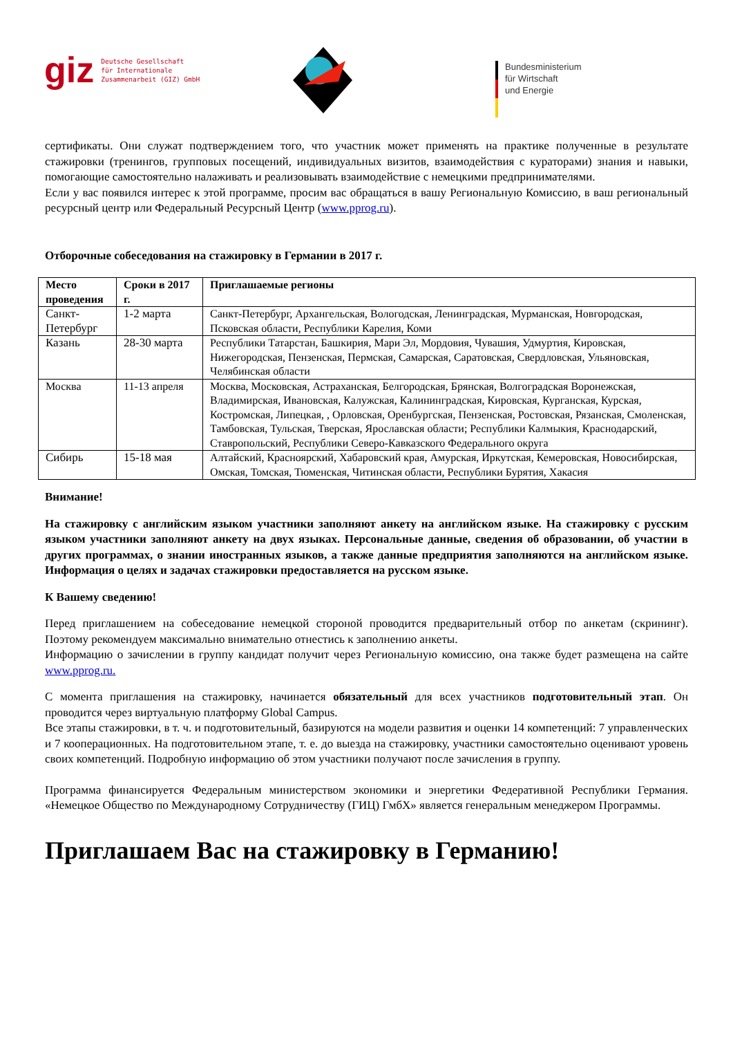giz Deutsche Gesellschaft
für Internationale
Zusammenarbeit (GIZ) GmbH
Bundesministerium
für Wirtschaft
und Energie
сертификаты. Они служат подтверждением того, что участник может применять на практике полученные в результате стажировки (тренингов, групповых посещений, индивидуальных визитов, взаимодействия с кураторами) знания и навыки, помогающие самостоятельно налаживать и реализовывать взаимодействие с немецкими предпринимателями.
Если у вас появился интерес к этой программе, просим вас обращаться в вашу Региональную Комиссию, в ваш региональный ресурсный центр или Федеральный Ресурсный Центр (www.pprog.ru).
Отборочные собеседования на стажировку в Германии в 2017 г.
| Место проведения | Сроки в 2017 г. | Приглашаемые регионы |
| --- | --- | --- |
| Санкт-Петербург | 1-2 марта | Санкт-Петербург, Архангельская, Вологодская, Ленинградская, Мурманская, Новгородская, Псковская области, Республики Карелия, Коми |
| Казань | 28-30 марта | Республики Татарстан, Башкирия, Мари Эл, Мордовия, Чувашия, Удмуртия, Кировская, Нижегородская, Пензенская, Пермская, Самарская, Саратовская, Свердловская, Ульяновская, Челябинская области |
| Москва | 11-13 апреля | Москва, Московская, Астраханская, Белгородская, Брянская, Волгоградская Воронежская, Владимирская, Ивановская, Калужская, Калининградская, Кировская, Курганская, Курская, Костромская, Липецкая, , Орловская, Оренбургская, Пензенская, Ростовская, Рязанская, Смоленская, Тамбовская, Тульская, Тверская, Ярославская области; Республики Калмыкия, Краснодарский, Ставропольский, Республики Северо-Кавказского Федерального округа |
| Сибирь | 15-18 мая | Алтайский, Красноярский, Хабаровский края, Амурская, Иркутская, Кемеровская, Новосибирская, Омская, Томская, Тюменская, Читинская области, Республики Бурятия, Хакасия |
Внимание!
На стажировку с английским языком участники заполняют анкету на английском языке. На стажировку с русским языком участники заполняют анкету на двух языках. Персональные данные, сведения об образовании, об участии в других программах, о знании иностранных языков, а также данные предприятия заполняются на английском языке. Информация о целях и задачах стажировки предоставляется на русском языке.
К Вашему сведению!
Перед приглашением на собеседование немецкой стороной проводится предварительный отбор по анкетам (скрининг). Поэтому рекомендуем максимально внимательно отнестись к заполнению анкеты.
Информацию о зачислении в группу кандидат получит через Региональную комиссию, она также будет размещена на сайте www.pprog.ru.
С момента приглашения на стажировку, начинается обязательный для всех участников подготовительный этап. Он проводится через виртуальную платформу Global Campus.
Все этапы стажировки, в т. ч. и подготовительный, базируются на модели развития и оценки 14 компетенций: 7 управленческих и 7 кооперационных. На подготовительном этапе, т. е. до выезда на стажировку, участники самостоятельно оценивают уровень своих компетенций. Подробную информацию об этом участники получают после зачисления в группу.
Программа финансируется Федеральным министерством экономики и энергетики Федеративной Республики Германия. «Немецкое Общество по Международному Сотрудничеству (ГИЦ) ГмбХ» является генеральным менеджером Программы.
Приглашаем Вас на стажировку в Германию!